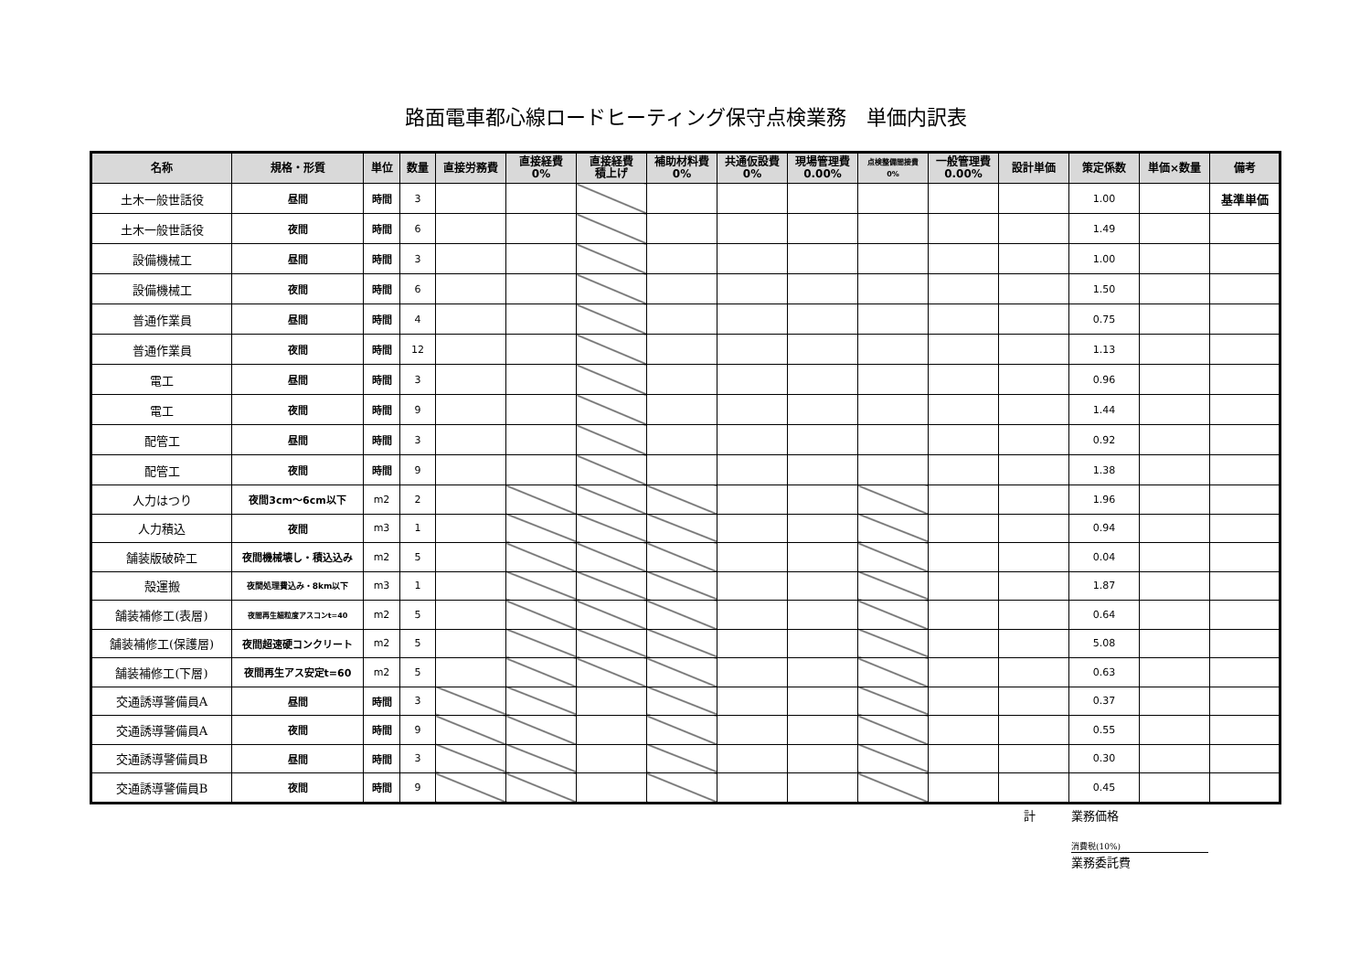路面電車都心線ロードヒーティング保守点検業務　単価内訳表
| 名称 | 規格・形質 | 単位 | 数量 | 直接労務費 | 直接経費 0% | 直接経費 積上げ | 補助材料費 0% | 共通仮設費 0% | 現場管理費 0.00% | 点検整備間接費 0% | 一般管理費 0.00% | 設計単価 | 策定係数 | 単価×数量 | 備考 |
| --- | --- | --- | --- | --- | --- | --- | --- | --- | --- | --- | --- | --- | --- | --- | --- |
| 土木一般世話役 | 昼間 | 時間 | 3 | | | | | | | | | | 1.00 | | 基準単価 |
| 土木一般世話役 | 夜間 | 時間 | 6 | | | | | | | | | | 1.49 | | |
| 設備機械工 | 昼間 | 時間 | 3 | | | | | | | | | | 1.00 | | |
| 設備機械工 | 夜間 | 時間 | 6 | | | | | | | | | | 1.50 | | |
| 普通作業員 | 昼間 | 時間 | 4 | | | | | | | | | | 0.75 | | |
| 普通作業員 | 夜間 | 時間 | 12 | | | | | | | | | | 1.13 | | |
| 電工 | 昼間 | 時間 | 3 | | | | | | | | | | 0.96 | | |
| 電工 | 夜間 | 時間 | 9 | | | | | | | | | | 1.44 | | |
| 配管工 | 昼間 | 時間 | 3 | | | | | | | | | | 0.92 | | |
| 配管工 | 夜間 | 時間 | 9 | | | | | | | | | | 1.38 | | |
| 人力はつり | 夜間3cm～6cm以下 | m2 | 2 | | | | | | | | | | 1.96 | | |
| 人力積込 | 夜間 | m3 | 1 | | | | | | | | | | 0.94 | | |
| 舗装版破砕工 | 夜間機械壊し・積込込み | m2 | 5 | | | | | | | | | | 0.04 | | |
| 殻運搬 | 夜間処理費込み・8km以下 | m3 | 1 | | | | | | | | | | 1.87 | | |
| 舗装補修工(表層) | 夜間再生細粒度アスコンt=40 | m2 | 5 | | | | | | | | | | 0.64 | | |
| 舗装補修工(保護層) | 夜間超速硬コンクリート | m2 | 5 | | | | | | | | | | 5.08 | | |
| 舗装補修工(下層) | 夜間再生アス安定t=60 | m2 | 5 | | | | | | | | | | 0.63 | | |
| 交通誘導警備員A | 昼間 | 時間 | 3 | | | | | | | | | | 0.37 | | |
| 交通誘導警備員A | 夜間 | 時間 | 9 | | | | | | | | | | 0.55 | | |
| 交通誘導警備員B | 昼間 | 時間 | 3 | | | | | | | | | | 0.30 | | |
| 交通誘導警備員B | 夜間 | 時間 | 9 | | | | | | | | | | 0.45 | | |
計　　　業務価格
消費税(10%)
業務委託費